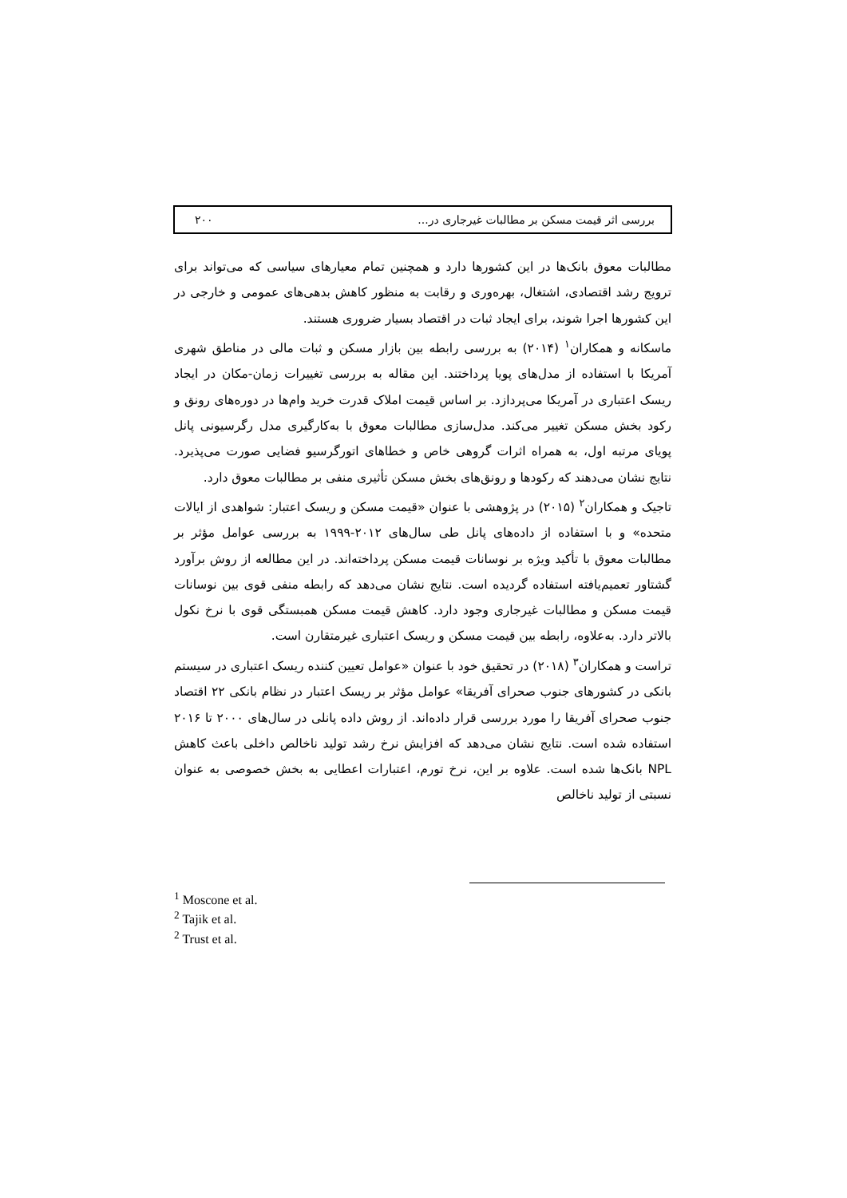بررسی اثر قیمت مسکن بر مطالبات غیرجاری در... ۲۰۰
مطالبات معوق بانک‌ها در این کشورها دارد و همچنین تمام معیارهای سیاسی که می‌تواند برای ترویج رشد اقتصادی، اشتغال، بهره‌وری و رقابت به منظور کاهش بدهی‌های عمومی و خارجی در این کشورها اجرا شوند، برای ایجاد ثبات در اقتصاد بسیار ضروری هستند.
ماسکانه و همکاران<sup>۱</sup> (۲۰۱۴) به بررسی رابطه بین بازار مسکن و ثبات مالی در مناطق شهری آمریکا با استفاده از مدل‌های پویا پرداختند. این مقاله به بررسی تغییرات زمان-مکان در ایجاد ریسک اعتباری در آمریکا می‌پردازد. بر اساس قیمت املاک قدرت خرید وام‌ها در دوره‌های رونق و رکود بخش مسکن تغییر می‌کند. مدل‌سازی مطالبات معوق با به‌کارگیری مدل رگرسیونی پانل پویای مرتبه اول، به همراه اثرات گروهی خاص و خطاهای اتورگرسیو فضایی صورت می‌پذیرد. نتایج نشان می‌دهند که رکودها و رونق‌های بخش مسکن تأثیری منفی بر مطالبات معوق دارد.
تاجیک و همکاران<sup>۲</sup> (۲۰۱۵) در پژوهشی با عنوان «قیمت مسکن و ریسک اعتبار: شواهدی از ایالات متحده» و با استفاده از داده‌های پانل طی سال‌های ۲۰۱۲-۱۹۹۹ به بررسی عوامل مؤثر بر مطالبات معوق با تأکید ویژه بر نوسانات قیمت مسکن پرداخته‌اند. در این مطالعه از روش برآورد گشتاور تعمیم‌یافته استفاده گردیده است. نتایج نشان می‌دهد که رابطه منفی قوی بین نوسانات قیمت مسکن و مطالبات غیرجاری وجود دارد. کاهش قیمت مسکن همبستگی قوی با نرخ نکول بالاتر دارد. به‌علاوه، رابطه بین قیمت مسکن و ریسک اعتباری غیرمتقارن است.
تراست و همکاران<sup>۳</sup> (۲۰۱۸) در تحقیق خود با عنوان «عوامل تعیین کننده ریسک اعتباری در سیستم بانکی در کشورهای جنوب صحرای آفریقا» عوامل مؤثر بر ریسک اعتبار در نظام بانکی ۲۲ اقتصاد جنوب صحرای آفریقا را مورد بررسی قرار داده‌اند. از روش داده پانلی در سال‌های ۲۰۰۰ تا ۲۰۱۶ استفاده شده است. نتایج نشان می‌دهد که افزایش نرخ رشد تولید ناخالص داخلی باعث کاهش NPL بانک‌ها شده است. علاوه بر این، نرخ تورم، اعتبارات اعطایی به بخش خصوصی به عنوان نسبتی از تولید ناخالص
<sup>1</sup> Moscone et al.
<sup>2</sup> Tajik et al.
<sup>2</sup> Trust et al.